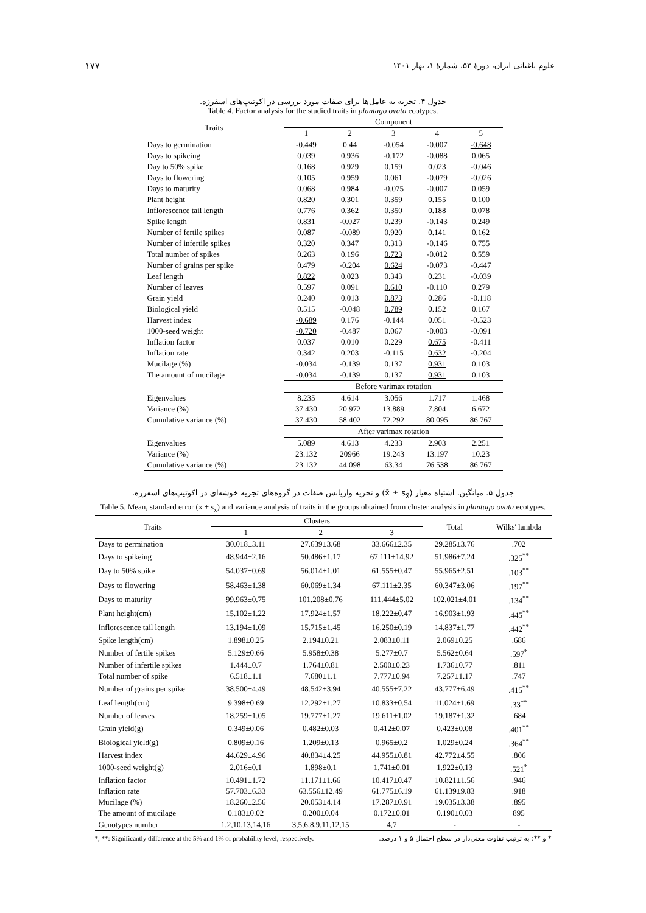علوم باغبانی ایران، دورهٔ ۵۳، شمارهٔ ۱، بهار ۱۴۰۱ ۱۷۷
جدول ۴. تجزیه به عامل‌ها برای صفات مورد بررسی در اکوتیپ‌های اسفرزه.
Table 4. Factor analysis for the studied traits in plantago ovata ecotypes.
| Traits | Component | | | | |
| --- | --- | --- | --- | --- | --- |
| | 1 | 2 | 3 | 4 | 5 |
| Days to germination | -0.449 | 0.44 | -0.054 | -0.007 | -0.648 |
| Days to spikeing | 0.039 | 0.936 | -0.172 | -0.088 | 0.065 |
| Day to 50% spike | 0.168 | 0.929 | 0.159 | 0.023 | -0.046 |
| Days to flowering | 0.105 | 0.959 | 0.061 | -0.079 | -0.026 |
| Days to maturity | 0.068 | 0.984 | -0.075 | -0.007 | 0.059 |
| Plant height | 0.820 | 0.301 | 0.359 | 0.155 | 0.100 |
| Inflorescence tail length | 0.776 | 0.362 | 0.350 | 0.188 | 0.078 |
| Spike length | 0.831 | -0.027 | 0.239 | -0.143 | 0.249 |
| Number of fertile spikes | 0.087 | -0.089 | 0.920 | 0.141 | 0.162 |
| Number of infertile spikes | 0.320 | 0.347 | 0.313 | -0.146 | 0.755 |
| Total number of spikes | 0.263 | 0.196 | 0.723 | -0.012 | 0.559 |
| Number of grains per spike | 0.479 | -0.204 | 0.624 | -0.073 | -0.447 |
| Leaf length | 0.822 | 0.023 | 0.343 | 0.231 | -0.039 |
| Number of leaves | 0.597 | 0.091 | 0.610 | -0.110 | 0.279 |
| Grain yield | 0.240 | 0.013 | 0.873 | 0.286 | -0.118 |
| Biological yield | 0.515 | -0.048 | 0.789 | 0.152 | 0.167 |
| Harvest index | -0.689 | 0.176 | -0.144 | 0.051 | -0.523 |
| 1000-seed weight | -0.720 | -0.487 | 0.067 | -0.003 | -0.091 |
| Inflation factor | 0.037 | 0.010 | 0.229 | 0.675 | -0.411 |
| Inflation rate | 0.342 | 0.203 | -0.115 | 0.632 | -0.204 |
| Mucilage (%) | -0.034 | -0.139 | 0.137 | 0.931 | 0.103 |
| The amount of mucilage | -0.034 | -0.139 | 0.137 | 0.931 | 0.103 |
| | Before varimax rotation | | | | |
| Eigenvalues | 8.235 | 4.614 | 3.056 | 1.717 | 1.468 |
| Variance (%) | 37.430 | 20.972 | 13.889 | 7.804 | 6.672 |
| Cumulative variance (%) | 37.430 | 58.402 | 72.292 | 80.095 | 86.767 |
| | After varimax rotation | | | | |
| Eigenvalues | 5.089 | 4.613 | 4.233 | 2.903 | 2.251 |
| Variance (%) | 23.132 | 20966 | 19.243 | 13.197 | 10.23 |
| Cumulative variance (%) | 23.132 | 44.098 | 63.34 | 76.538 | 86.767 |
جدول ۵. میانگین، اشتباه معیار (x̄ ± s<sub>x̄</sub>) و تجزیه واریانس صفات در گروه‌های تجزیه خوشه‌ای در اکوتیپ‌های اسفرزه.
Table 5. Mean, standard error (x̄ ± s<sub>x̄</sub>) and variance analysis of traits in the groups obtained from cluster analysis in plantago ovata ecotypes.
| Traits | Clusters | | | Total | Wilks' lambda |
| --- | --- | --- | --- | --- | --- |
| | 1 | 2 | 3 | | |
| Days to germination | 30.018±3.11 | 27.639±3.68 | 33.666±2.35 | 29.285±3.76 | .702 |
| Days to spikeing | 48.944±2.16 | 50.486±1.17 | 67.111±14.92 | 51.986±7.24 | .325<sup>**</sup> |
| Day to 50% spike | 54.037±0.69 | 56.014±1.01 | 61.555±0.47 | 55.965±2.51 | .103<sup>**</sup> |
| Days to flowering | 58.463±1.38 | 60.069±1.34 | 67.111±2.35 | 60.347±3.06 | .197<sup>**</sup> |
| Days to maturity | 99.963±0.75 | 101.208±0.76 | 111.444±5.02 | 102.021±4.01 | .134<sup>**</sup> |
| Plant height(cm) | 15.102±1.22 | 17.924±1.57 | 18.222±0.47 | 16.903±1.93 | .445<sup>**</sup> |
| Inflorescence tail length | 13.194±1.09 | 15.715±1.45 | 16.250±0.19 | 14.837±1.77 | .442<sup>**</sup> |
| Spike length(cm) | 1.898±0.25 | 2.194±0.21 | 2.083±0.11 | 2.069±0.25 | .686 |
| Number of fertile spikes | 5.129±0.66 | 5.958±0.38 | 5.277±0.7 | 5.562±0.64 | .597<sup>*</sup> |
| Number of infertile spikes | 1.444±0.7 | 1.764±0.81 | 2.500±0.23 | 1.736±0.77 | .811 |
| Total number of spike | 6.518±1.1 | 7.680±1.1 | 7.777±0.94 | 7.257±1.17 | .747 |
| Number of grains per spike | 38.500±4.49 | 48.542±3.94 | 40.555±7.22 | 43.777±6.49 | .415<sup>**</sup> |
| Leaf length(cm) | 9.398±0.69 | 12.292±1.27 | 10.833±0.54 | 11.024±1.69 | .33<sup>**</sup> |
| Number of leaves | 18.259±1.05 | 19.777±1.27 | 19.611±1.02 | 19.187±1.32 | .684 |
| Grain yield(g) | 0.349±0.06 | 0.482±0.03 | 0.412±0.07 | 0.423±0.08 | .401<sup>**</sup> |
| Biological yield(g) | 0.809±0.16 | 1.209±0.13 | 0.965±0.2 | 1.029±0.24 | .364<sup>**</sup> |
| Harvest index | 44.629±4.96 | 40.834±4.25 | 44.955±0.81 | 42.772±4.55 | .806 |
| 1000-seed weight(g) | 2.016±0.1 | 1.898±0.1 | 1.741±0.01 | 1.922±0.13 | .521<sup>*</sup> |
| Inflation factor | 10.491±1.72 | 11.171±1.66 | 10.417±0.47 | 10.821±1.56 | .946 |
| Inflation rate | 57.703±6.33 | 63.556±12.49 | 61.775±6.19 | 61.139±9.83 | .918 |
| Mucilage (%) | 18.260±2.56 | 20.053±4.14 | 17.287±0.91 | 19.035±3.38 | .895 |
| The amount of mucilage | 0.183±0.02 | 0.200±0.04 | 0.172±0.01 | 0.190±0.03 | 895 |
| Genotypes number | 1,2,10,13,14,16 | 3,5,6,8,9,11,12,15 | 4,7 | - | - |
*, **: Significantly difference at the 5% and 1% of probability level, respectively. * و **: به ترتیب تفاوت معنی‌دار در سطح احتمال ۵ و ۱ درصد.